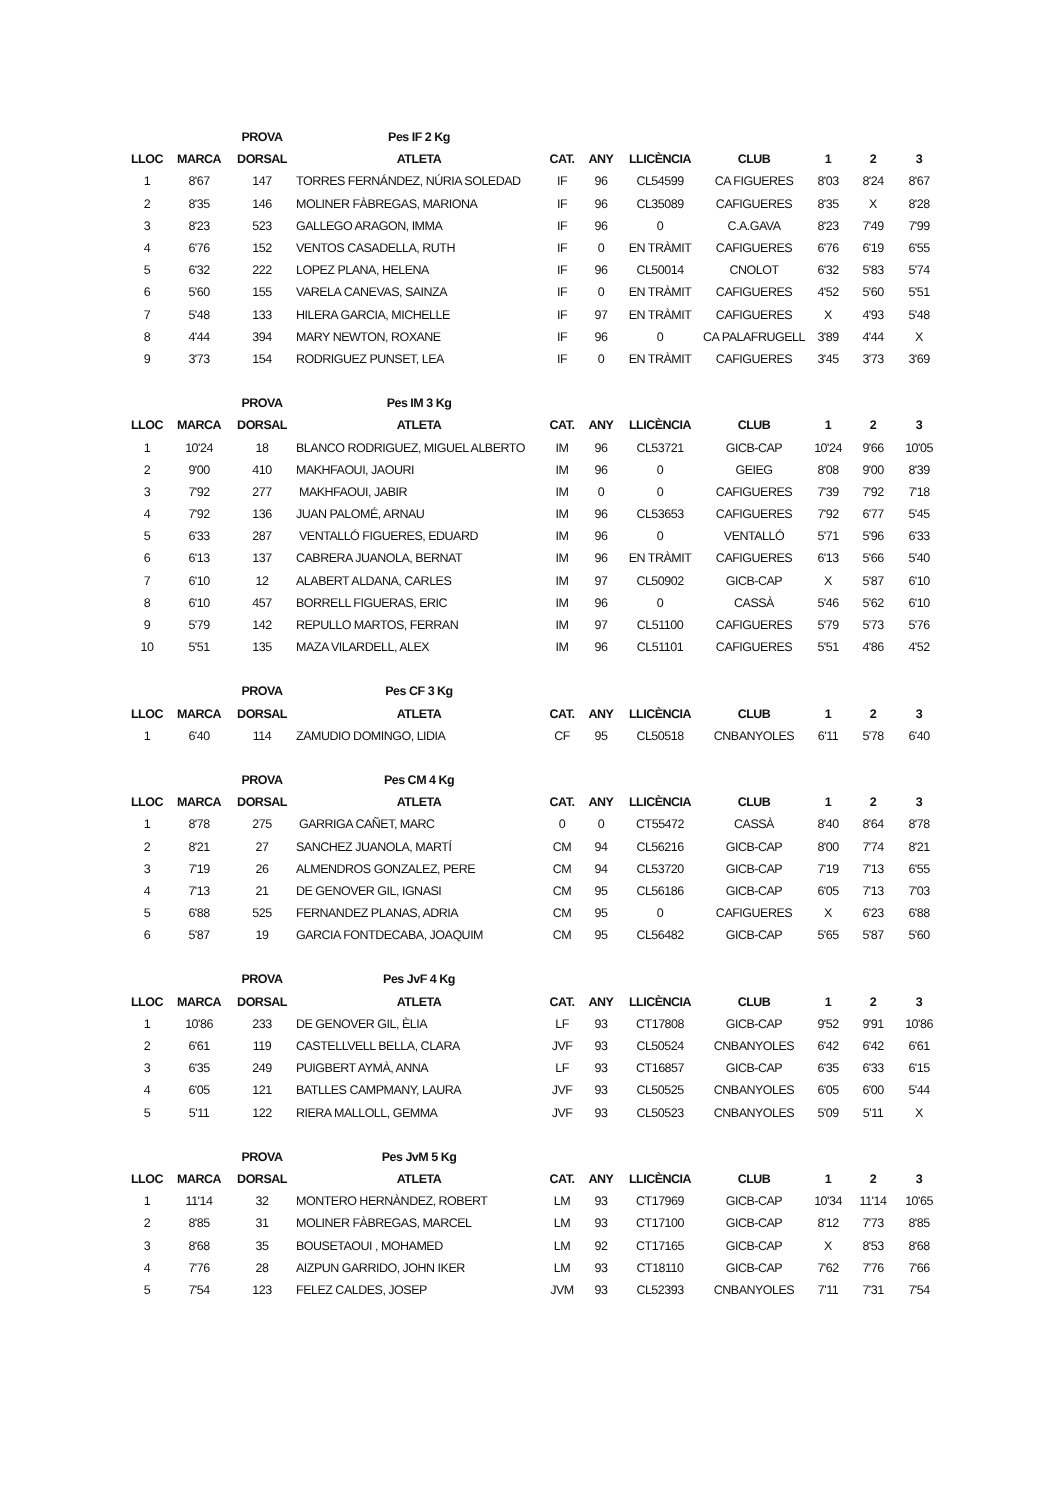| | | PROVA | Pes IF 2 Kg | | | | | | | |
| LLOC | MARCA | DORSAL | ATLETA | CAT. | ANY | LLICÈNCIA | CLUB | 1 | 2 | 3 |
| 1 | 8'67 | 147 | TORRES FERNÁNDEZ, NÚRIA SOLEDAD | IF | 96 | CL54599 | CA FIGUERES | 8'03 | 8'24 | 8'67 |
| 2 | 8'35 | 146 | MOLINER FÀBREGAS, MARIONA | IF | 96 | CL35089 | CAFIGUERES | 8'35 | X | 8'28 |
| 3 | 8'23 | 523 | GALLEGO ARAGON, IMMA | IF | 96 | 0 | C.A.GAVA | 8'23 | 7'49 | 7'99 |
| 4 | 6'76 | 152 | VENTOS CASADELLA, RUTH | IF | 0 | EN TRÀMIT | CAFIGUERES | 6'76 | 6'19 | 6'55 |
| 5 | 6'32 | 222 | LOPEZ PLANA, HELENA | IF | 96 | CL50014 | CNOLOT | 6'32 | 5'83 | 5'74 |
| 6 | 5'60 | 155 | VARELA CANEVAS, SAINZA | IF | 0 | EN TRÀMIT | CAFIGUERES | 4'52 | 5'60 | 5'51 |
| 7 | 5'48 | 133 | HILERA GARCIA, MICHELLE | IF | 97 | EN TRÀMIT | CAFIGUERES | X | 4'93 | 5'48 |
| 8 | 4'44 | 394 | MARY NEWTON, ROXANE | IF | 96 | 0 | CA PALAFRUGELL | 3'89 | 4'44 | X |
| 9 | 3'73 | 154 | RODRIGUEZ PUNSET, LEA | IF | 0 | EN TRÀMIT | CAFIGUERES | 3'45 | 3'73 | 3'69 |
| | | PROVA | Pes IM 3 Kg | | | | | | | |
| LLOC | MARCA | DORSAL | ATLETA | CAT. | ANY | LLICÈNCIA | CLUB | 1 | 2 | 3 |
| 1 | 10'24 | 18 | BLANCO RODRIGUEZ, MIGUEL ALBERTO | IM | 96 | CL53721 | GICB-CAP | 10'24 | 9'66 | 10'05 |
| 2 | 9'00 | 410 | MAKHFAOUI, JAOURI | IM | 96 | 0 | GEIEG | 8'08 | 9'00 | 8'39 |
| 3 | 7'92 | 277 | MAKHFAOUI, JABIR | IM | 0 | 0 | CAFIGUERES | 7'39 | 7'92 | 7'18 |
| 4 | 7'92 | 136 | JUAN PALOMÉ, ARNAU | IM | 96 | CL53653 | CAFIGUERES | 7'92 | 6'77 | 5'45 |
| 5 | 6'33 | 287 | VENTALLÓ FIGUERES, EDUARD | IM | 96 | 0 | VENTALLÓ | 5'71 | 5'96 | 6'33 |
| 6 | 6'13 | 137 | CABRERA JUANOLA, BERNAT | IM | 96 | EN TRÀMIT | CAFIGUERES | 6'13 | 5'66 | 5'40 |
| 7 | 6'10 | 12 | ALABERT ALDANA, CARLES | IM | 97 | CL50902 | GICB-CAP | X | 5'87 | 6'10 |
| 8 | 6'10 | 457 | BORRELL FIGUERAS, ERIC | IM | 96 | 0 | CASSÀ | 5'46 | 5'62 | 6'10 |
| 9 | 5'79 | 142 | REPULLO MARTOS, FERRAN | IM | 97 | CL51100 | CAFIGUERES | 5'79 | 5'73 | 5'76 |
| 10 | 5'51 | 135 | MAZA VILARDELL, ALEX | IM | 96 | CL51101 | CAFIGUERES | 5'51 | 4'86 | 4'52 |
| | | PROVA | Pes CF 3 Kg | | | | | | | |
| LLOC | MARCA | DORSAL | ATLETA | CAT. | ANY | LLICÈNCIA | CLUB | 1 | 2 | 3 |
| 1 | 6'40 | 114 | ZAMUDIO DOMINGO, LIDIA | CF | 95 | CL50518 | CNBANYOLES | 6'11 | 5'78 | 6'40 |
| | | PROVA | Pes CM 4 Kg | | | | | | | |
| LLOC | MARCA | DORSAL | ATLETA | CAT. | ANY | LLICÈNCIA | CLUB | 1 | 2 | 3 |
| 1 | 8'78 | 275 | GARRIGA CAÑET, MARC | 0 | 0 | CT55472 | CASSÀ | 8'40 | 8'64 | 8'78 |
| 2 | 8'21 | 27 | SANCHEZ JUANOLA, MARTÍ | CM | 94 | CL56216 | GICB-CAP | 8'00 | 7'74 | 8'21 |
| 3 | 7'19 | 26 | ALMENDROS GONZALEZ, PERE | CM | 94 | CL53720 | GICB-CAP | 7'19 | 7'13 | 6'55 |
| 4 | 7'13 | 21 | DE GENOVER GIL, IGNASI | CM | 95 | CL56186 | GICB-CAP | 6'05 | 7'13 | 7'03 |
| 5 | 6'88 | 525 | FERNANDEZ PLANAS, ADRIA | CM | 95 | 0 | CAFIGUERES | X | 6'23 | 6'88 |
| 6 | 5'87 | 19 | GARCIA FONTDECABA, JOAQUIM | CM | 95 | CL56482 | GICB-CAP | 5'65 | 5'87 | 5'60 |
| | | PROVA | Pes JvF 4 Kg | | | | | | | |
| LLOC | MARCA | DORSAL | ATLETA | CAT. | ANY | LLICÈNCIA | CLUB | 1 | 2 | 3 |
| 1 | 10'86 | 233 | DE GENOVER GIL, ÈLIA | LF | 93 | CT17808 | GICB-CAP | 9'52 | 9'91 | 10'86 |
| 2 | 6'61 | 119 | CASTELLVELL BELLA, CLARA | JVF | 93 | CL50524 | CNBANYOLES | 6'42 | 6'42 | 6'61 |
| 3 | 6'35 | 249 | PUIGBERT AYMÀ, ANNA | LF | 93 | CT16857 | GICB-CAP | 6'35 | 6'33 | 6'15 |
| 4 | 6'05 | 121 | BATLLES CAMPMANY, LAURA | JVF | 93 | CL50525 | CNBANYOLES | 6'05 | 6'00 | 5'44 |
| 5 | 5'11 | 122 | RIERA MALLOLL, GEMMA | JVF | 93 | CL50523 | CNBANYOLES | 5'09 | 5'11 | X |
| | | PROVA | Pes JvM 5 Kg | | | | | | | |
| LLOC | MARCA | DORSAL | ATLETA | CAT. | ANY | LLICÈNCIA | CLUB | 1 | 2 | 3 |
| 1 | 11'14 | 32 | MONTERO HERNÀNDEZ, ROBERT | LM | 93 | CT17969 | GICB-CAP | 10'34 | 11'14 | 10'65 |
| 2 | 8'85 | 31 | MOLINER FÀBREGAS, MARCEL | LM | 93 | CT17100 | GICB-CAP | 8'12 | 7'73 | 8'85 |
| 3 | 8'68 | 35 | BOUSETAOUI , MOHAMED | LM | 92 | CT17165 | GICB-CAP | X | 8'53 | 8'68 |
| 4 | 7'76 | 28 | AIZPUN GARRIDO, JOHN IKER | LM | 93 | CT18110 | GICB-CAP | 7'62 | 7'76 | 7'66 |
| 5 | 7'54 | 123 | FELEZ CALDES, JOSEP | JVM | 93 | CL52393 | CNBANYOLES | 7'11 | 7'31 | 7'54 |